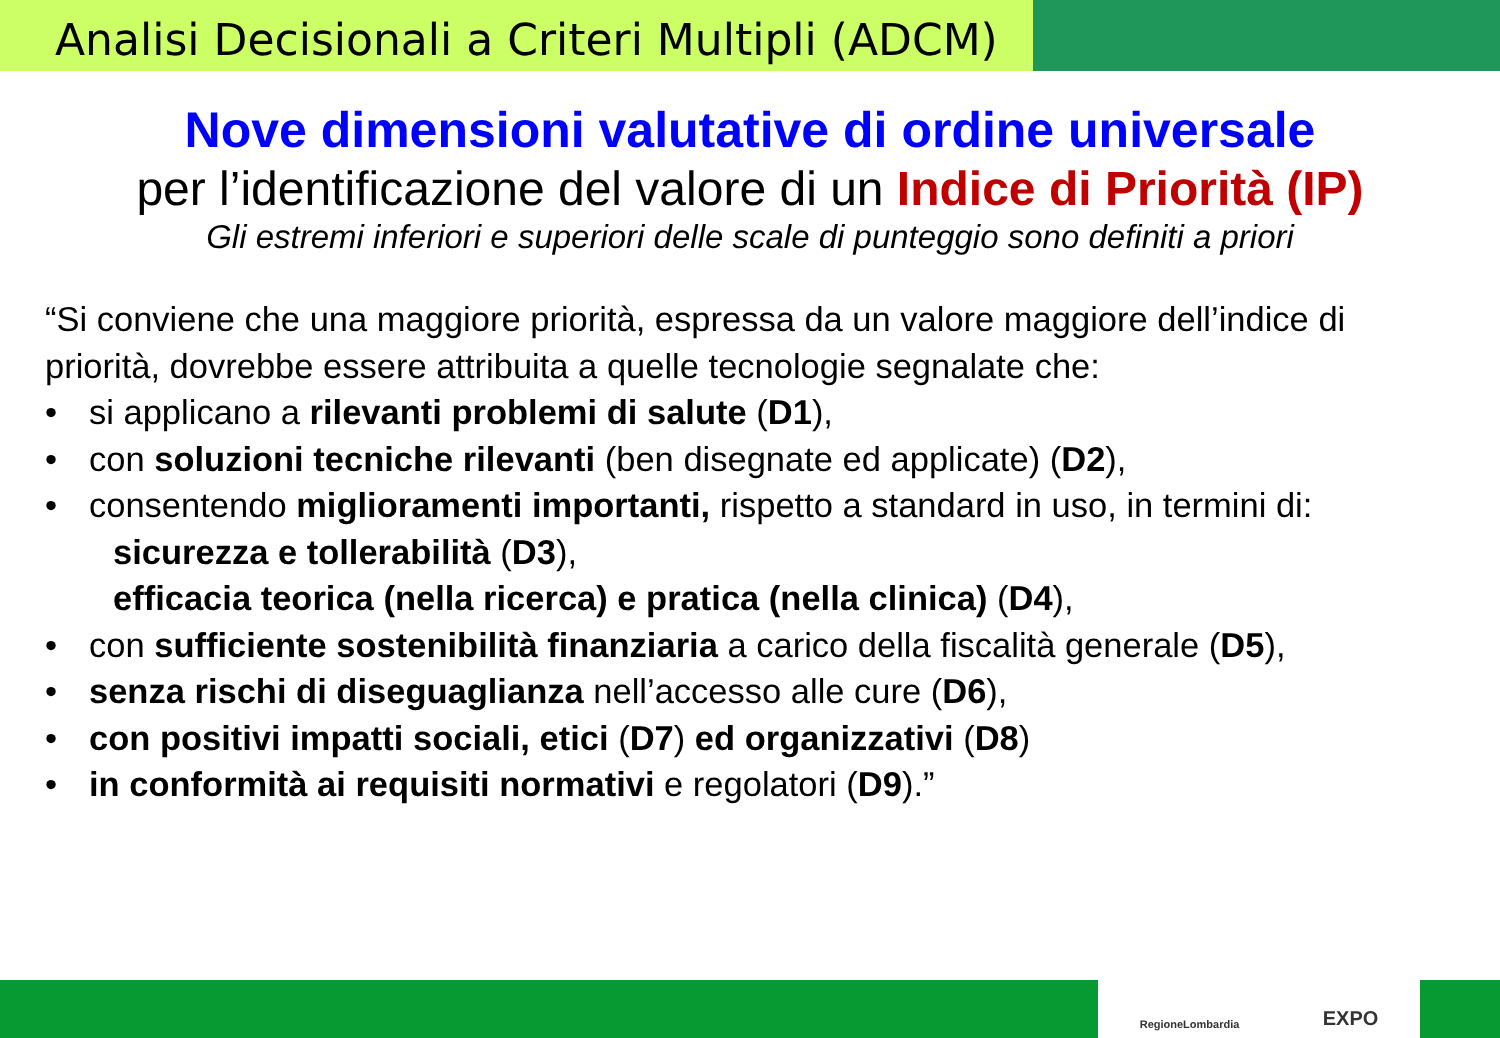Analisi Decisionali a Criteri Multipli (ADCM)
Nove dimensioni valutative di ordine universale
per l’identificazione del valore di un Indice di Priorità (IP)
Gli estremi inferiori e superiori delle scale di punteggio sono definiti a priori
“Si conviene che una maggiore priorità, espressa da un valore maggiore dell’indice di priorità, dovrebbe essere attribuita a quelle tecnologie segnalate che:
• si applicano a rilevanti problemi di salute (D1),
• con soluzioni tecniche rilevanti (ben disegnate ed applicate) (D2),
• consentendo miglioramenti importanti, rispetto a standard in uso, in termini di:
sicurezza e tollerabilità (D3),
efficacia teorica (nella ricerca) e pratica (nella clinica) (D4),
• con sufficiente sostenibilità finanziaria a carico della fiscalità generale (D5),
• senza rischi di diseguaglianza nell’accesso alle cure (D6),
• con positivi impatti sociali, etici (D7) ed organizzativi (D8)
• in conformità ai requisiti normativi e regolatori (D9).”
RegioneLombardia EXPO